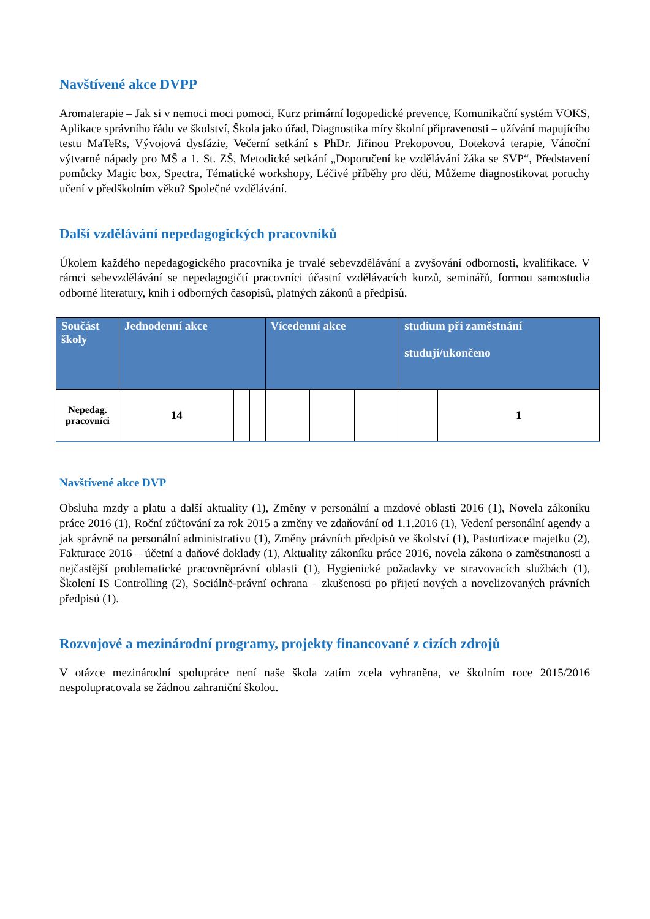Navštívené akce DVPP
Aromaterapie – Jak si v nemoci moci pomoci, Kurz primární logopedické prevence, Komunikační systém VOKS, Aplikace správního řádu ve školství, Škola jako úřad, Diagnostika míry školní připravenosti – užívání mapujícího testu MaTeRs, Vývojová dysfázie, Večerní setkání s PhDr. Jiřinou Prekopovou, Doteková terapie, Vánoční výtvarné nápady pro MŠ a 1. St. ZŠ, Metodické setkání „Doporučení ke vzdělávání žáka se SVP“, Představení pomůcky Magic box, Spectra, Tématické workshopy, Léčivé příběhy pro děti, Můžeme diagnostikovat poruchy učení v předškolním věku? Společné vzdělávání.
Další vzdělávání nepedagogických pracovníků
Úkolem každého nepedagogického pracovníka je trvalé sebevzdělávání a zvyšování odbornosti, kvalifikace. V rámci sebevzdělávání se nepedagogičtí pracovníci účastní vzdělávacích kurzů, seminářů, formou samostudia odborné literatury, knih i odborných časopisů, platných zákonů a předpisů.
| Součást školy | Jednodenní akce | | | Vícedenní akce | | | studium při zaměstnání studují/ukončeno | |
| --- | --- | --- | --- | --- | --- | --- | --- | --- |
| Nepedag. pracovníci | 14 | | | | | | | 1 |
Navštívené akce DVP
Obsluha mzdy a platu a další aktuality (1), Změny v personální a mzdové oblasti 2016 (1), Novela zákoníku práce 2016 (1), Roční zúčtování za rok 2015 a změny ve zdaňování od 1.1.2016 (1), Vedení personální agendy a jak správně na personální administrativu (1), Změny právních předpisů ve školství (1), Pastortizace majetku (2), Fakturace 2016 – účetní a daňové doklady (1), Aktuality zákoníku práce 2016, novela zákona o zaměstnanosti a nejčastější problematické pracovněprávní oblasti (1), Hygienické požadavky ve stravovacích službách (1), Školení IS Controlling (2), Sociálně-právní ochrana – zkušenosti po přijetí nových a novelizovaných právních předpisů (1).
Rozvojové a mezinárodní programy, projekty financované z cizích zdrojů
V otázce mezinárodní spolupráce není naše škola zatím zcela vyhraněna, ve školním roce 2015/2016 nespolupracovala se žádnou zahraniční školou.